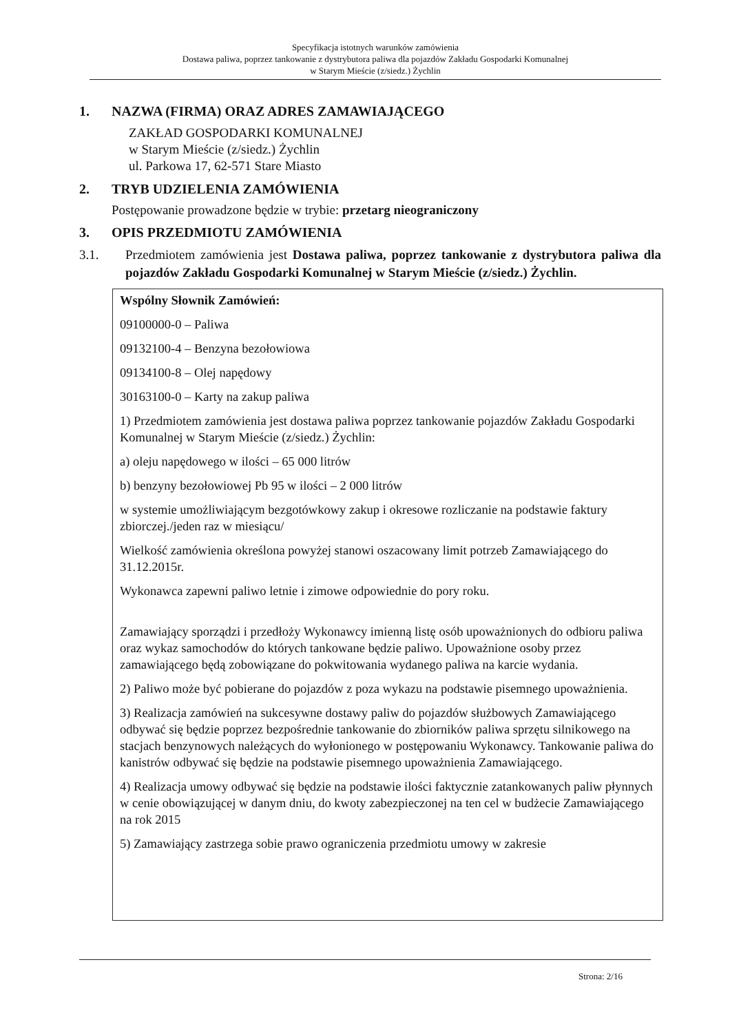Specyfikacja istotnych warunków zamówienia
Dostawa paliwa, poprzez tankowanie z dystrybutora paliwa dla pojazdów Zakładu Gospodarki Komunalnej
w Starym Mieście (z/siedz.) Żychlin
1. NAZWA (FIRMA) ORAZ ADRES ZAMAWIAJĄCEGO
ZAKŁAD GOSPODARKI KOMUNALNEJ
w Starym Mieście (z/siedz.) Żychlin
ul. Parkowa 17, 62-571 Stare Miasto
2. TRYB UDZIELENIA ZAMÓWIENIA
Postępowanie prowadzone będzie w trybie: przetarg nieograniczony
3. OPIS PRZEDMIOTU ZAMÓWIENIA
3.1. Przedmiotem zamówienia jest Dostawa paliwa, poprzez tankowanie z dystrybutora paliwa dla pojazdów Zakładu Gospodarki Komunalnej w Starym Mieście (z/siedz.) Żychlin.
Wspólny Słownik Zamówień:
09100000-0 – Paliwa
09132100-4 – Benzyna bezołowiowa
09134100-8 – Olej napędowy
30163100-0 – Karty na zakup paliwa
1) Przedmiotem zamówienia jest dostawa paliwa poprzez tankowanie pojazdów Zakładu Gospodarki Komunalnej w Starym Mieście (z/siedz.) Żychlin:
a) oleju napędowego w ilości – 65 000 litrów
b) benzyny bezołowiowej Pb 95 w ilości – 2 000 litrów
w systemie umożliwiającym bezgotówkowy zakup i okresowe rozliczanie na podstawie faktury zbiorczej./jeden raz w miesiącu/
Wielkość zamówienia określona powyżej stanowi oszacowany limit potrzeb Zamawiającego do 31.12.2015r.
Wykonawca zapewni paliwo letnie i zimowe odpowiednie do pory roku.
Zamawiający sporządzi i przedłoży Wykonawcy imienną listę osób upoważnionych do odbioru paliwa oraz wykaz samochodów do których tankowane będzie paliwo. Upoważnione osoby przez zamawiającego będą zobowiązane do pokwitowania wydanego paliwa na karcie wydania.
2) Paliwo może być pobierane do pojazdów z poza wykazu na podstawie pisemnego upoważnienia.
3) Realizacja zamówień na sukcesywne dostawy paliw do pojazdów służbowych Zamawiającego odbywać się będzie poprzez bezpośrednie tankowanie do zbiorników paliwa sprzętu silnikowego na stacjach benzynowych należących do wyłonionego w postępowaniu Wykonawcy. Tankowanie paliwa do kanistrów odbywać się będzie na podstawie pisemnego upoważnienia Zamawiającego.
4) Realizacja umowy odbywać się będzie na podstawie ilości faktycznie zatankowanych paliw płynnych w cenie obowiązującej w danym dniu, do kwoty zabezpieczonej na ten cel w budżecie Zamawiającego na rok 2015
5) Zamawiający zastrzega sobie prawo ograniczenia przedmiotu umowy w zakresie
Strona: 2/16